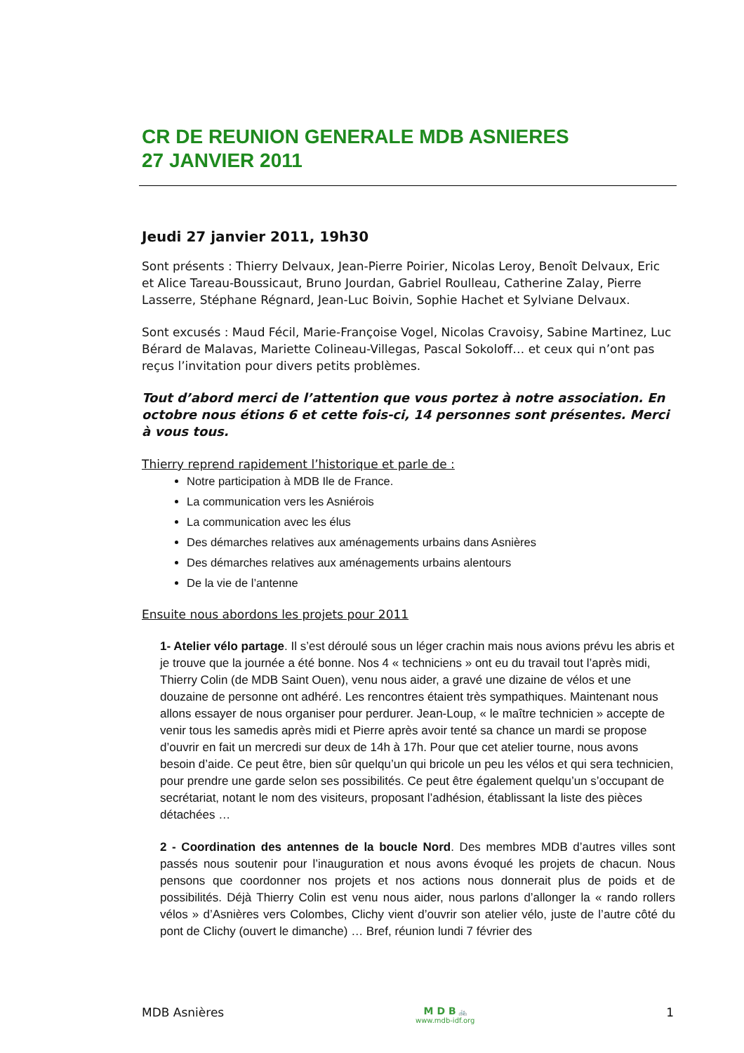CR DE REUNION GENERALE MDB ASNIERES
27 JANVIER 2011
Jeudi 27 janvier 2011, 19h30
Sont présents : Thierry Delvaux, Jean-Pierre Poirier, Nicolas Leroy, Benoît Delvaux, Eric et Alice Tareau-Boussicaut, Bruno Jourdan, Gabriel Roulleau, Catherine Zalay, Pierre Lasserre, Stéphane Régnard, Jean-Luc Boivin, Sophie Hachet et Sylviane Delvaux.
Sont excusés : Maud Fécil, Marie-Françoise Vogel, Nicolas Cravoisy, Sabine Martinez, Luc Bérard de Malavas, Mariette Colineau-Villegas, Pascal Sokoloff… et ceux qui n’ont pas reçus l’invitation pour divers petits problèmes.
Tout d’abord merci de l’attention que vous portez à notre association. En octobre nous étions 6 et cette fois-ci, 14 personnes sont présentes. Merci à vous tous.
Thierry reprend rapidement l’historique et parle de :
Notre participation à MDB Ile de France.
La communication vers les Asniérois
La communication avec les élus
Des démarches relatives aux aménagements urbains dans Asnières
Des démarches relatives aux aménagements urbains alentours
De la vie de l’antenne
Ensuite nous abordons les projets pour 2011
1- Atelier vélo partage. Il s’est déroulé sous un léger crachin mais nous avions prévu les abris et je trouve que la journée a été bonne. Nos 4 « techniciens » ont eu du travail tout l’après midi, Thierry Colin (de MDB Saint Ouen), venu nous aider, a gravé une dizaine de vélos et une douzaine de personne ont adhéré. Les rencontres étaient très sympathiques. Maintenant nous allons essayer de nous organiser pour perdurer. Jean-Loup, « le maître technicien » accepte de venir tous les samedis après midi et Pierre après avoir tenté sa chance un mardi se propose d’ouvrir en fait un mercredi sur deux de 14h à 17h. Pour que cet atelier tourne, nous avons besoin d’aide. Ce peut être, bien sûr quelqu’un qui bricole un peu les vélos et qui sera technicien, pour prendre une garde selon ses possibilités. Ce peut être également quelqu’un s’occupant de secrétariat, notant le nom des visiteurs, proposant l’adhésion, établissant la liste des pièces détachées …
2 - Coordination des antennes de la boucle Nord. Des membres MDB d’autres villes sont passés nous soutenir pour l’inauguration et nous avons évoqué les projets de chacun. Nous pensons que coordonner nos projets et nos actions nous donnerait plus de poids et de possibilités. Déjà Thierry Colin est venu nous aider, nous parlons d’allonger la « rando rollers vélos » d’Asnières vers Colombes, Clichy vient d’ouvrir son atelier vélo, juste de l’autre côté du pont de Clichy (ouvert le dimanche) … Bref, réunion lundi 7 février des
MDB Asnières M D B 🚲
www.mdb-idf.org 1